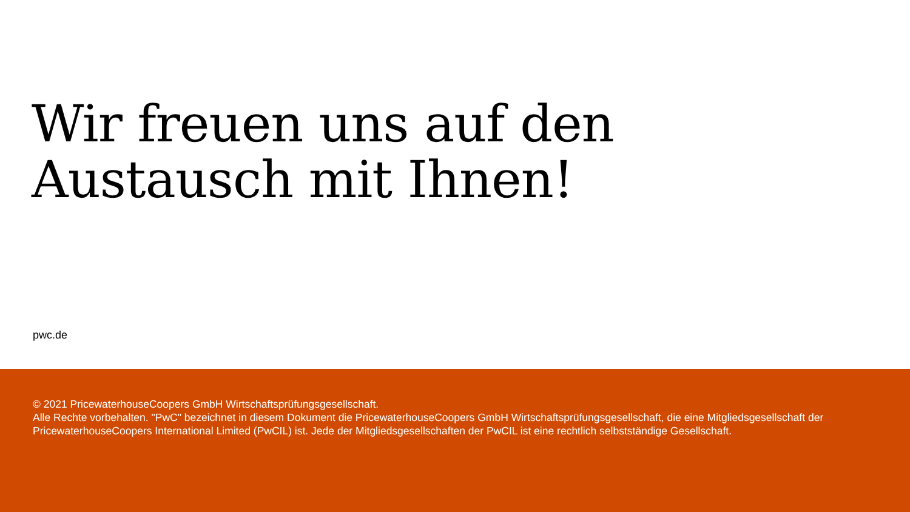Wir freuen uns auf den
Austausch mit Ihnen!
pwc.de
© 2021 PricewaterhouseCoopers GmbH Wirtschaftsprüfungsgesellschaft.
Alle Rechte vorbehalten. "PwC" bezeichnet in diesem Dokument die PricewaterhouseCoopers GmbH Wirtschaftsprüfungsgesellschaft, die eine Mitgliedsgesellschaft der PricewaterhouseCoopers International Limited (PwCIL) ist. Jede der Mitgliedsgesellschaften der PwCIL ist eine rechtlich selbstständige Gesellschaft.